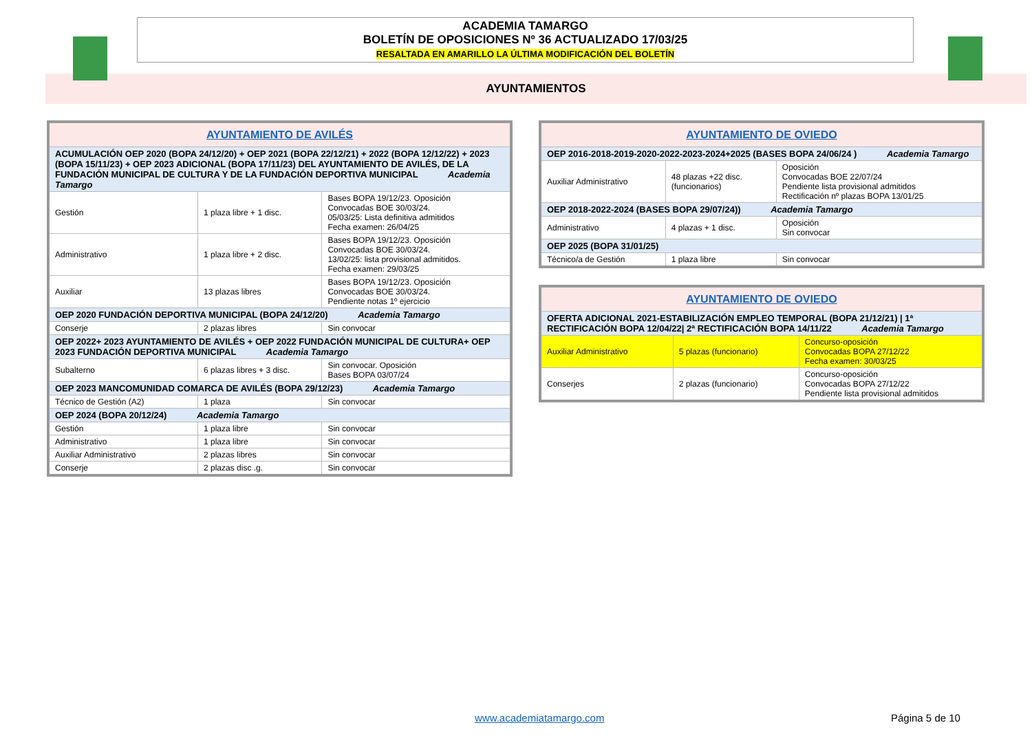ACADEMIA TAMARGO
BOLETÍN DE OPOSICIONES Nº 36 ACTUALIZADO 17/03/25
RESALTADA EN AMARILLO LA ÚLTIMA MODIFICACIÓN DEL BOLETÍN
AYUNTAMIENTOS
| AYUNTAMIENTO DE AVILÉS | | |
| ACUMULACIÓN OEP 2020 (BOPA 24/12/20) + OEP 2021 (BOPA 22/12/21) + 2022 (BOPA 12/12/22) + 2023 (BOPA 15/11/23) + OEP 2023 ADICIONAL (BOPA 17/11/23) DEL AYUNTAMIENTO DE AVILÉS, DE LA FUNDACIÓN MUNICIPAL DE CULTURA Y DE LA FUNDACIÓN DEPORTIVA MUNICIPAL Academia Tamargo | | |
| Gestión | 1 plaza libre + 1 disc. | Bases BOPA 19/12/23. Oposición Convocadas BOE 30/03/24. 05/03/25: Lista definitiva admitidos Fecha examen: 26/04/25 |
| Administrativo | 1 plaza libre + 2 disc. | Bases BOPA 19/12/23. Oposición Convocadas BOE 30/03/24. 13/02/25: lista provisional admitidos. Fecha examen: 29/03/25 |
| Auxiliar | 13 plazas libres | Bases BOPA 19/12/23. Oposición Convocadas BOE 30/03/24. Pendiente notas 1º ejercicio |
| OEP 2020 FUNDACIÓN DEPORTIVA MUNICIPAL (BOPA 24/12/20) Academia Tamargo | | |
| Conserje | 2 plazas libres | Sin convocar |
| OEP 2022+ 2023 AYUNTAMIENTO DE AVILÉS + OEP 2022 FUNDACIÓN MUNICIPAL DE CULTURA+ OEP 2023 FUNDACIÓN DEPORTIVA MUNICIPAL Academia Tamargo | | |
| Subalterno | 6 plazas libres + 3 disc. | Sin convocar. Oposición Bases BOPA 03/07/24 |
| OEP 2023 MANCOMUNIDAD COMARCA DE AVILÉS (BOPA 29/12/23) Academia Tamargo | | |
| Técnico de Gestión (A2) | 1 plaza | Sin convocar |
| OEP 2024 (BOPA 20/12/24) Academia Tamargo | | |
| Gestión | 1 plaza libre | Sin convocar |
| Administrativo | 1 plaza libre | Sin convocar |
| Auxiliar Administrativo | 2 plazas libres | Sin convocar |
| Conserje | 2 plazas disc .g. | Sin convocar |
| AYUNTAMIENTO DE OVIEDO | | |
| OEP 2016-2018-2019-2020-2022-2023-2024+2025 (BASES BOPA 24/06/24 ) Academia Tamargo | | |
| Auxiliar Administrativo | 48 plazas +22 disc. (funcionarios) | Oposición Convocadas BOE 22/07/24 Pendiente lista provisional admitidos Rectificación nº plazas BOPA 13/01/25 |
| OEP 2018-2022-2024 (BASES BOPA 29/07/24)) Academia Tamargo | | |
| Administrativo | 4 plazas + 1 disc. | Oposición Sin convocar |
| OEP 2025 (BOPA 31/01/25) | | |
| Técnico/a de Gestión | 1 plaza libre | Sin convocar |
| AYUNTAMIENTO DE OVIEDO | | |
| OFERTA ADICIONAL 2021-ESTABILIZACIÓN EMPLEO TEMPORAL (BOPA 21/12/21) / 1ª RECTIFICACIÓN BOPA 12/04/22/ 2ª RECTIFICACIÓN BOPA 14/11/22 Academia Tamargo | | |
| Auxiliar Administrativo | 5 plazas (funcionario) | Concurso-oposición Convocadas BOPA 27/12/22 Fecha examen: 30/03/25 |
| Conserjes | 2 plazas (funcionario) | Concurso-oposición Convocadas BOPA 27/12/22 Pendiente lista provisional admitidos |
www.academiatamargo.com Página 5 de 10